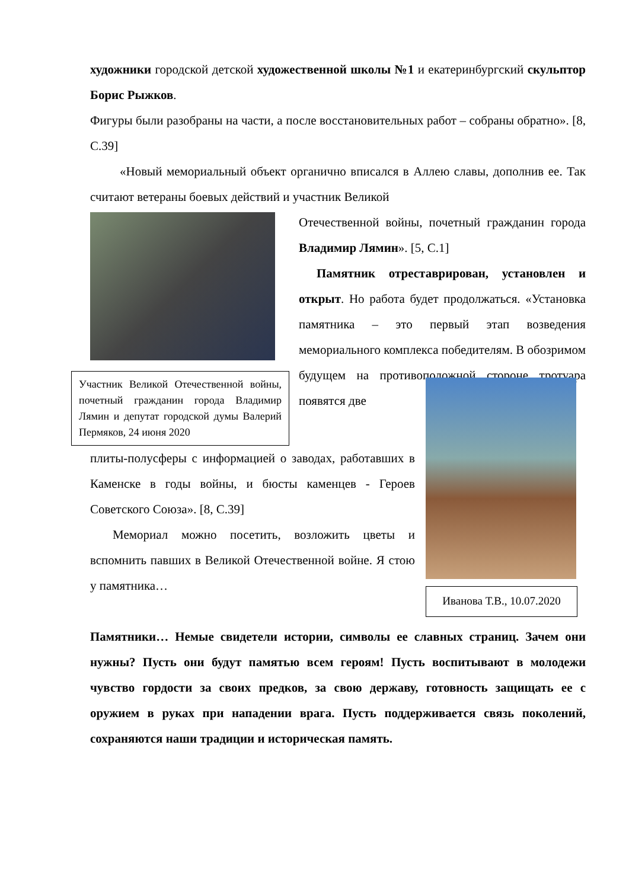художники городской детской художественной школы №1 и екатеринбургский скульптор Борис Рыжков.
Фигуры были разобраны на части, а после восстановительных работ – собраны обратно». [8, С.39]
«Новый мемориальный объект органично вписался в Аллею славы, дополнив ее. Так считают ветераны боевых действий и участник Великой
Участник Великой Отечественной войны, почетный гражданин города Владимир Лямин и депутат городской думы Валерий Пермяков, 24 июня 2020
Отечественной войны, почетный гражданин города Владимир Лямин». [5, С.1]
Памятник отреставрирован, установлен и открыт. Но работа будет продолжаться. «Установка памятника – это первый этап возведения мемориального комплекса победителям. В обозримом будущем на противоположной стороне тротуара появятся две
плиты-полусферы с информацией о заводах, работавших в Каменске в годы войны, и бюсты каменцев - Героев Советского Союза». [8, С.39]
Мемориал можно посетить, возложить цветы и вспомнить павших в Великой Отечественной войне. Я стою у памятника…
Иванова Т.В., 10.07.2020
Памятники… Немые свидетели истории, символы ее славных страниц. Зачем они нужны? Пусть они будут памятью всем героям! Пусть воспитывают в молодежи чувство гордости за своих предков, за свою державу, готовность защищать ее с оружием в руках при нападении врага. Пусть поддерживается связь поколений, сохраняются наши традиции и историческая память.